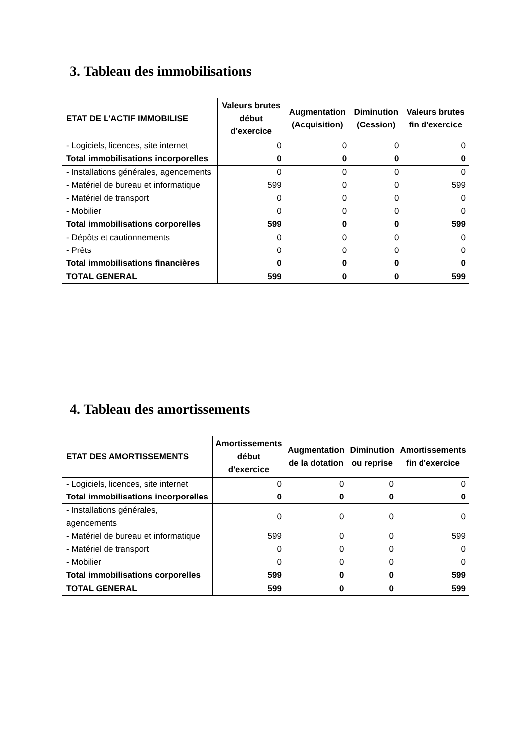3. Tableau des immobilisations
| ETAT DE L'ACTIF IMMOBILISE | Valeurs brutes début d'exercice | Augmentation (Acquisition) | Diminution (Cession) | Valeurs brutes fin d'exercice |
| --- | --- | --- | --- | --- |
| - Logiciels, licences, site internet | 0 | 0 | 0 | 0 |
| Total immobilisations incorporelles | 0 | 0 | 0 | 0 |
| - Installations générales, agencements | 0 | 0 | 0 | 0 |
| - Matériel de bureau et informatique | 599 | 0 | 0 | 599 |
| - Matériel de transport | 0 | 0 | 0 | 0 |
| - Mobilier | 0 | 0 | 0 | 0 |
| Total immobilisations corporelles | 599 | 0 | 0 | 599 |
| - Dépôts et cautionnements | 0 | 0 | 0 | 0 |
| - Prêts | 0 | 0 | 0 | 0 |
| Total immobilisations financières | 0 | 0 | 0 | 0 |
| TOTAL GENERAL | 599 | 0 | 0 | 599 |
4. Tableau des amortissements
| ETAT DES AMORTISSEMENTS | Amortissements début d'exercice | Augmentation de la dotation | Diminution ou reprise | Amortissements fin d'exercice |
| --- | --- | --- | --- | --- |
| - Logiciels, licences, site internet | 0 | 0 | 0 | 0 |
| Total immobilisations incorporelles | 0 | 0 | 0 | 0 |
| - Installations générales, agencements | 0 | 0 | 0 | 0 |
| - Matériel de bureau et informatique | 599 | 0 | 0 | 599 |
| - Matériel de transport | 0 | 0 | 0 | 0 |
| - Mobilier | 0 | 0 | 0 | 0 |
| Total immobilisations corporelles | 599 | 0 | 0 | 599 |
| TOTAL GENERAL | 599 | 0 | 0 | 599 |